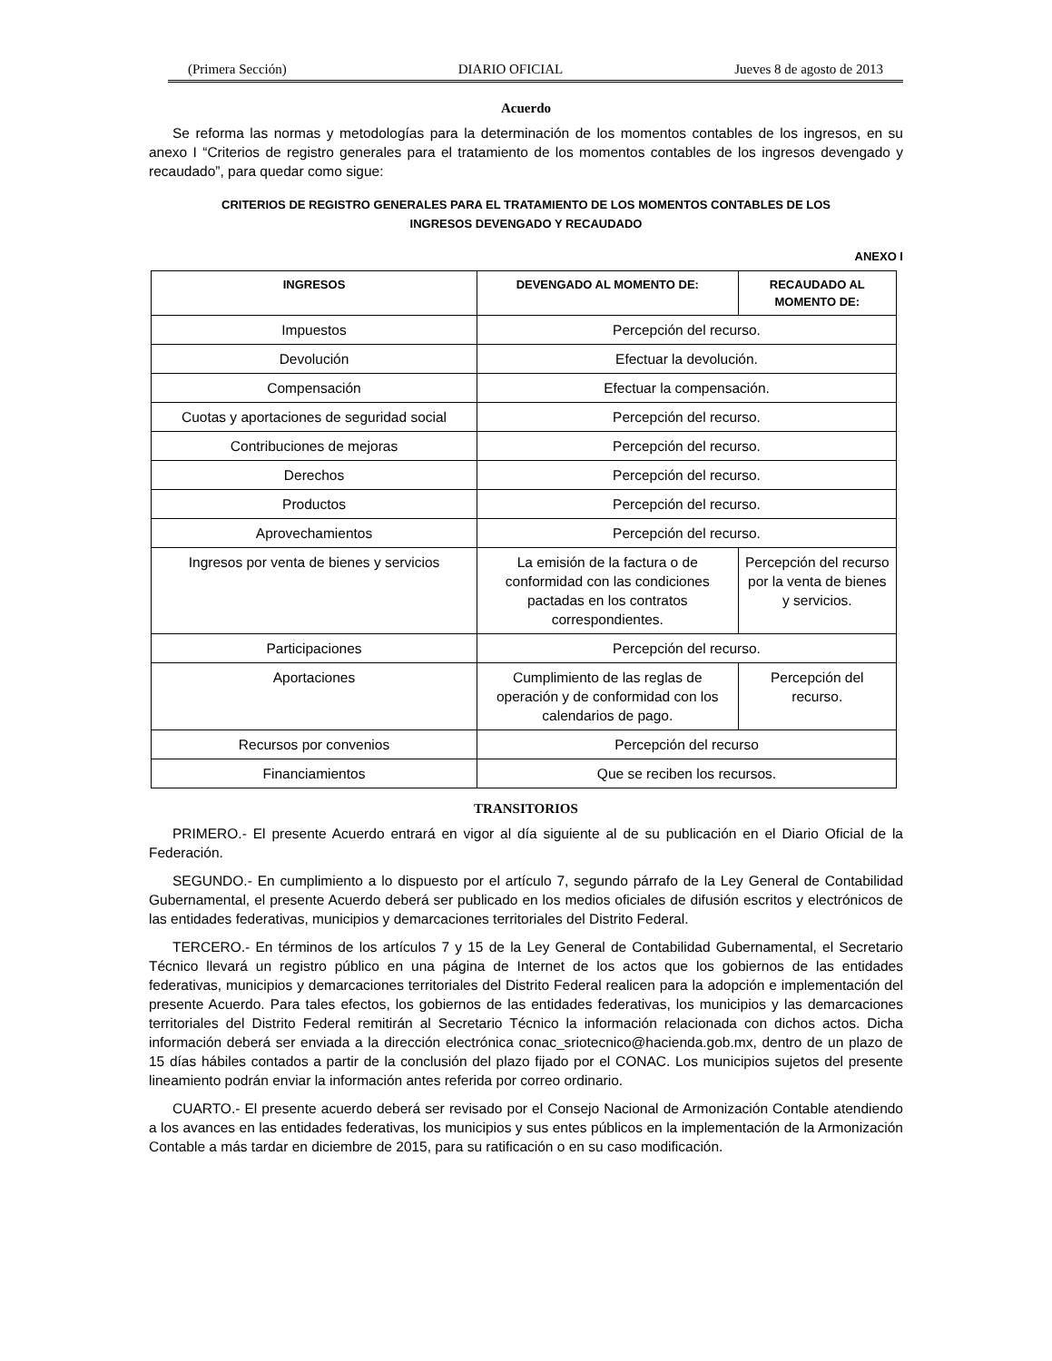(Primera Sección) DIARIO OFICIAL Jueves 8 de agosto de 2013
Acuerdo
Se reforma las normas y metodologías para la determinación de los momentos contables de los ingresos, en su anexo I “Criterios de registro generales para el tratamiento de los momentos contables de los ingresos devengado y recaudado”, para quedar como sigue:
CRITERIOS DE REGISTRO GENERALES PARA EL TRATAMIENTO DE LOS MOMENTOS CONTABLES DE LOS
INGRESOS DEVENGADO Y RECAUDADO
ANEXO I
| INGRESOS | DEVENGADO AL MOMENTO DE: | RECAUDADO AL MOMENTO DE: |
| --- | --- | --- |
| Impuestos | Percepción del recurso. | |
| Devolución | Efectuar la devolución. | |
| Compensación | Efectuar la compensación. | |
| Cuotas y aportaciones de seguridad social | Percepción del recurso. | |
| Contribuciones de mejoras | Percepción del recurso. | |
| Derechos | Percepción del recurso. | |
| Productos | Percepción del recurso. | |
| Aprovechamientos | Percepción del recurso. | |
| Ingresos por venta de bienes y servicios | La emisión de la factura o de conformidad con las condiciones pactadas en los contratos correspondientes. | Percepción del recurso por la venta de bienes y servicios. |
| Participaciones | Percepción del recurso. | |
| Aportaciones | Cumplimiento de las reglas de operación y de conformidad con los calendarios de pago. | Percepción del recurso. |
| Recursos por convenios | Percepción del recurso | |
| Financiamientos | Que se reciben los recursos. | |
TRANSITORIOS
PRIMERO.- El presente Acuerdo entrará en vigor al día siguiente al de su publicación en el Diario Oficial de la Federación.
SEGUNDO.- En cumplimiento a lo dispuesto por el artículo 7, segundo párrafo de la Ley General de Contabilidad Gubernamental, el presente Acuerdo deberá ser publicado en los medios oficiales de difusión escritos y electrónicos de las entidades federativas, municipios y demarcaciones territoriales del Distrito Federal.
TERCERO.- En términos de los artículos 7 y 15 de la Ley General de Contabilidad Gubernamental, el Secretario Técnico llevará un registro público en una página de Internet de los actos que los gobiernos de las entidades federativas, municipios y demarcaciones territoriales del Distrito Federal realicen para la adopción e implementación del presente Acuerdo. Para tales efectos, los gobiernos de las entidades federativas, los municipios y las demarcaciones territoriales del Distrito Federal remitirán al Secretario Técnico la información relacionada con dichos actos. Dicha información deberá ser enviada a la dirección electrónica conac_sriotecnico@hacienda.gob.mx, dentro de un plazo de 15 días hábiles contados a partir de la conclusión del plazo fijado por el CONAC. Los municipios sujetos del presente lineamiento podrán enviar la información antes referida por correo ordinario.
CUARTO.- El presente acuerdo deberá ser revisado por el Consejo Nacional de Armonización Contable atendiendo a los avances en las entidades federativas, los municipios y sus entes públicos en la implementación de la Armonización Contable a más tardar en diciembre de 2015, para su ratificación o en su caso modificación.